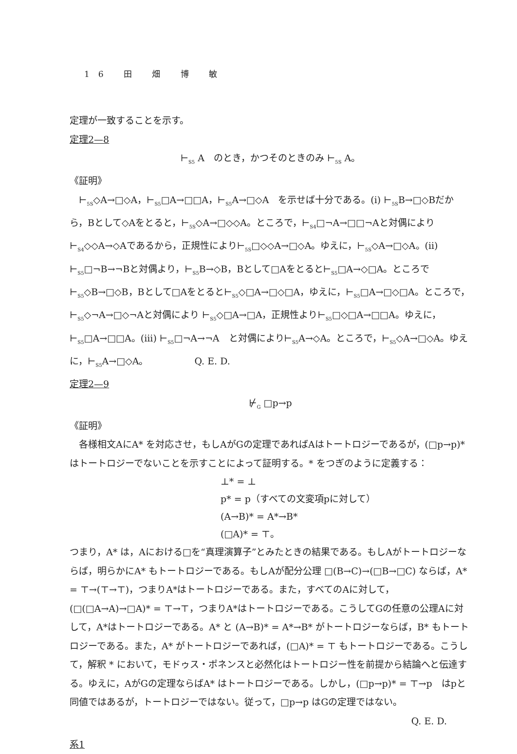16 田 畑 博 敏
定理が一致することを示す。
定理2—8
⊢<sub>S5</sub> A　のとき，かつそのときのみ ⊢<sub>5S</sub> A。
《証明》
⊢<sub>5S</sub>◇A→□◇A，⊢<sub>S5</sub>□A→□□A，⊢<sub>S5</sub>A→□◇A　を示せば十分である。(i) ⊢<sub>5S</sub>B→□◇Bだから，Bとして◇Aをとると，⊢<sub>5S</sub>◇A→□◇◇A。ところで，⊢<sub>S4</sub>□¬A→□□¬Aと対偶により⊢<sub>S4</sub>◇◇A→◇Aであるから，正規性により⊢<sub>5S</sub>□◇◇A→□◇A。ゆえに，⊢<sub>5S</sub>◇A→□◇A。(ii) ⊢<sub>S5</sub>□¬B→¬Bと対偶より，⊢<sub>S5</sub>B→◇B，Bとして□Aをとると⊢<sub>S5</sub>□A→◇□A。ところで⊢<sub>S5</sub>◇B→□◇B，Bとして□Aをとると⊢<sub>S5</sub>◇□A→□◇□A，ゆえに，⊢<sub>S5</sub>□A→□◇□A。ところで，⊢<sub>S5</sub>◇¬A→□◇¬Aと対偶により ⊢<sub>S5</sub>◇□A→□A，正規性より⊢<sub>S5</sub>□◇□A→□□A。ゆえに，⊢<sub>S5</sub>□A→□□A。(iii) ⊢<sub>S5</sub>□¬A→¬A　と対偶により⊢<sub>S5</sub>A→◇A。ところで，⊢<sub>S5</sub>◇A→□◇A。ゆえに，⊢<sub>S5</sub>A→□◇A。　　　　　Q. E. D.
定理2—9
⊬<sub>G</sub> □p→p
《証明》
各様相文AにA* を対応させ，もしAがGの定理であればAはトートロジーであるが，(□p→p)* はトートロジーでないことを示すことによって証明する。* をつぎのように定義する：
⊥* = ⊥
p* = p（すべての文変項pに対して）
(A→B)* = A*→B*
(□A)* = ⊤。
つまり，A* は，Aにおける□を“真理演算子”とみたときの結果である。もしAがトートロジーならば，明らかにA* もトートロジーである。もしAが配分公理 □(B→C)→(□B→□C) ならば，A* = ⊤→(⊤→⊤)，つまりA*はトートロジーである。また，すべてのAに対して，(□(□A→A)→□A)* = ⊤→⊤，つまりA*はトートロジーである。こうしてGの任意の公理Aに対して，A*はトートロジーである。A* と (A→B)* = A*→B* がトートロジーならば，B* もトートロジーである。また，A* がトートロジーであれば，(□A)* = ⊤ もトートロジーである。こうして，解釈 * において，モドゥス・ポネンスと必然化はトートロジー性を前提から結論へと伝達する。ゆえに，AがGの定理ならばA* はトートロジーである。しかし，(□p→p)* = ⊤→p　はpと同値ではあるが，トートロジーではない。従って，□p→p はGの定理ではない。
Q. E. D.
系1